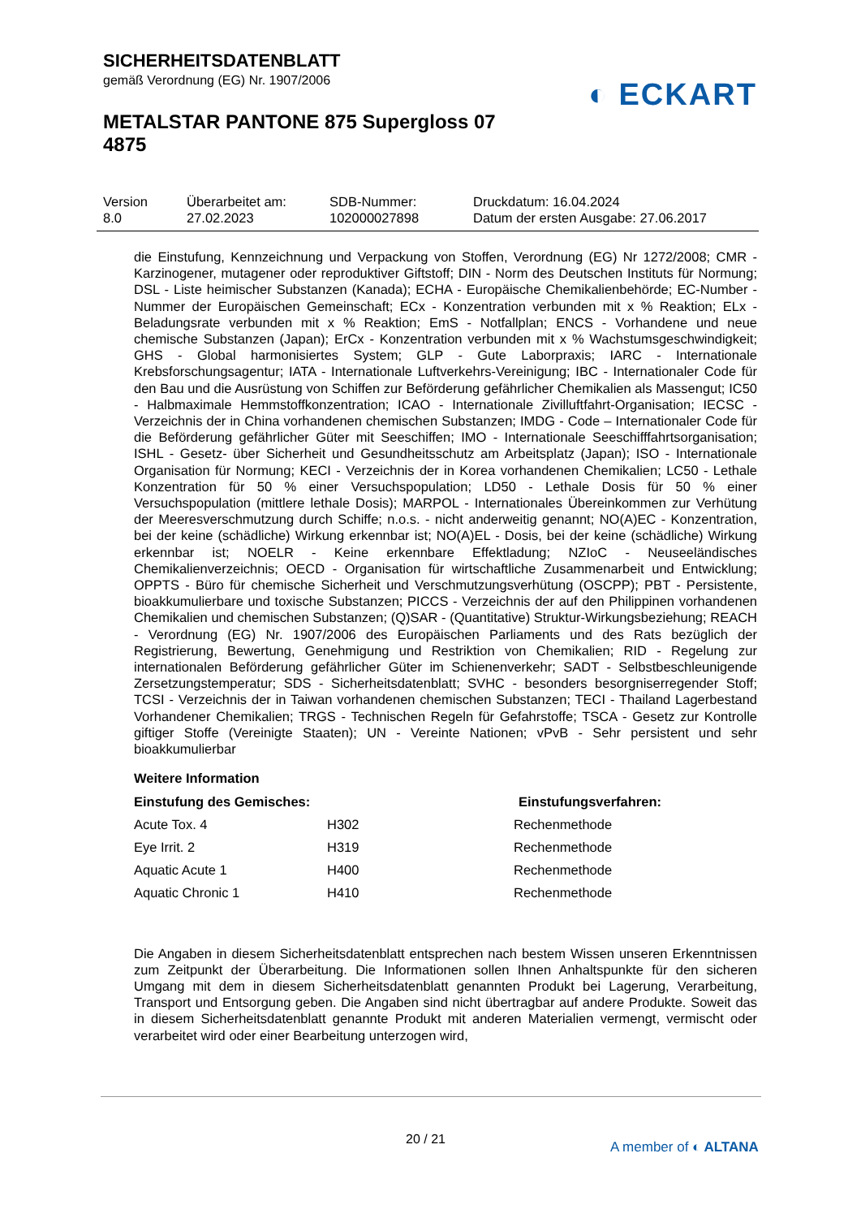SICHERHEITSDATENBLATT
gemäß Verordnung (EG) Nr. 1907/2006
METALSTAR PANTONE 875 Supergloss 07 4875
◐ ECKART
| Version 8.0 | Überarbeitet am: 27.02.2023 | SDB-Nummer: 102000027898 | Druckdatum: 16.04.2024 Datum der ersten Ausgabe: 27.06.2017 |
die Einstufung, Kennzeichnung und Verpackung von Stoffen, Verordnung (EG) Nr 1272/2008; CMR - Karzinogener, mutagener oder reproduktiver Giftstoff; DIN - Norm des Deutschen Instituts für Normung; DSL - Liste heimischer Substanzen (Kanada); ECHA - Europäische Chemikalienbehörde; EC-Number - Nummer der Europäischen Gemeinschaft; ECx - Konzentration verbunden mit x % Reaktion; ELx - Beladungsrate verbunden mit x % Reaktion; EmS - Notfallplan; ENCS - Vorhandene und neue chemische Substanzen (Japan); ErCx - Konzentration verbunden mit x % Wachstumsgeschwindigkeit; GHS - Global harmonisiertes System; GLP - Gute Laborpraxis; IARC - Internationale Krebsforschungsagentur; IATA - Internationale Luftverkehrs-Vereinigung; IBC - Internationaler Code für den Bau und die Ausrüstung von Schiffen zur Beförderung gefährlicher Chemikalien als Massengut; IC50 - Halbmaximale Hemmstoffkonzentration; ICAO - Internationale Zivilluftfahrt-Organisation; IECSC - Verzeichnis der in China vorhandenen chemischen Substanzen; IMDG - Code – Internationaler Code für die Beförderung gefährlicher Güter mit Seeschiffen; IMO - Internationale Seeschifffahrtsorganisation; ISHL - Gesetz- über Sicherheit und Gesundheitsschutz am Arbeitsplatz (Japan); ISO - Internationale Organisation für Normung; KECI - Verzeichnis der in Korea vorhandenen Chemikalien; LC50 - Lethale Konzentration für 50 % einer Versuchspopulation; LD50 - Lethale Dosis für 50 % einer Versuchspopulation (mittlere lethale Dosis); MARPOL - Internationales Übereinkommen zur Verhütung der Meeresverschmutzung durch Schiffe; n.o.s. - nicht anderweitig genannt; NO(A)EC - Konzentration, bei der keine (schädliche) Wirkung erkennbar ist; NO(A)EL - Dosis, bei der keine (schädliche) Wirkung erkennbar ist; NOELR - Keine erkennbare Effektladung; NZIoC - Neuseeländisches Chemikalienverzeichnis; OECD - Organisation für wirtschaftliche Zusammenarbeit und Entwicklung; OPPTS - Büro für chemische Sicherheit und Verschmutzungsverhütung (OSCPP); PBT - Persistente, bioakkumulierbare und toxische Substanzen; PICCS - Verzeichnis der auf den Philippinen vorhandenen Chemikalien und chemischen Substanzen; (Q)SAR - (Quantitative) Struktur-Wirkungsbeziehung; REACH - Verordnung (EG) Nr. 1907/2006 des Europäischen Parliaments und des Rats bezüglich der Registrierung, Bewertung, Genehmigung und Restriktion von Chemikalien; RID - Regelung zur internationalen Beförderung gefährlicher Güter im Schienenverkehr; SADT - Selbstbeschleunigende Zersetzungstemperatur; SDS - Sicherheitsdatenblatt; SVHC - besonders besorgniserregender Stoff; TCSI - Verzeichnis der in Taiwan vorhandenen chemischen Substanzen; TECI - Thailand Lagerbestand Vorhandener Chemikalien; TRGS - Technischen Regeln für Gefahrstoffe; TSCA - Gesetz zur Kontrolle giftiger Stoffe (Vereinigte Staaten); UN - Vereinte Nationen; vPvB - Sehr persistent und sehr bioakkumulierbar
Weitere Information
| Einstufung des Gemisches: | | Einstufungsverfahren: |
| --- | --- | --- |
| Acute Tox. 4 | H302 | Rechenmethode |
| Eye Irrit. 2 | H319 | Rechenmethode |
| Aquatic Acute 1 | H400 | Rechenmethode |
| Aquatic Chronic 1 | H410 | Rechenmethode |
Die Angaben in diesem Sicherheitsdatenblatt entsprechen nach bestem Wissen unseren Erkenntnissen zum Zeitpunkt der Überarbeitung. Die Informationen sollen Ihnen Anhaltspunkte für den sicheren Umgang mit dem in diesem Sicherheitsdatenblatt genannten Produkt bei Lagerung, Verarbeitung, Transport und Entsorgung geben. Die Angaben sind nicht übertragbar auf andere Produkte. Soweit das in diesem Sicherheitsdatenblatt genannte Produkt mit anderen Materialien vermengt, vermischt oder verarbeitet wird oder einer Bearbeitung unterzogen wird,
20 / 21 A member of ◐ ALTANA